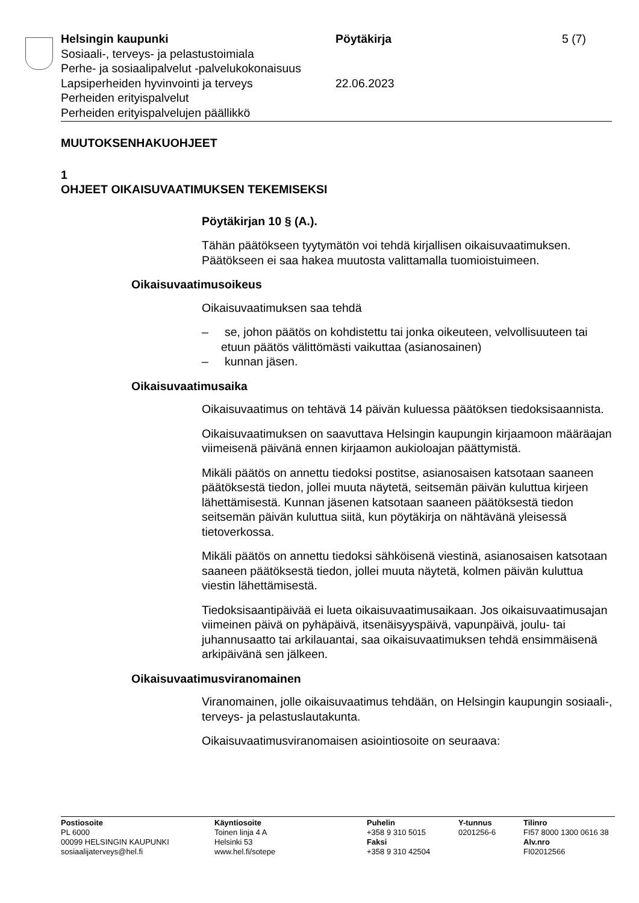Helsingin kaupunki
Sosiaali-, terveys- ja pelastustoimiala
Perhe- ja sosiaalipalvelut -palvelukokonaisuus
Lapsiperheiden hyvinvointi ja terveys
Perheiden erityispalvelut
Perheiden erityispalvelujen päällikkö
Pöytäkirja
22.06.2023
5 (7)
MUUTOKSENHAKUOHJEET
1
OHJEET OIKAISUVAATIMUKSEN TEKEMISEKSI
Pöytäkirjan 10 § (A.).
Tähän päätökseen tyytymätön voi tehdä kirjallisen oikaisuvaatimuksen. Päätökseen ei saa hakea muutosta valittamalla tuomioistuimeen.
Oikaisuvaatimusoikeus
Oikaisuvaatimuksen saa tehdä
– se, johon päätös on kohdistettu tai jonka oikeuteen, velvollisuuteen tai etuun päätös välittömästi vaikuttaa (asianosainen)
– kunnan jäsen.
Oikaisuvaatimusaika
Oikaisuvaatimus on tehtävä 14 päivän kuluessa päätöksen tiedoksisaannista.
Oikaisuvaatimuksen on saavuttava Helsingin kaupungin kirjaamoon määräajan viimeisenä päivänä ennen kirjaamon aukioloajan päättymistä.
Mikäli päätös on annettu tiedoksi postitse, asianosaisen katsotaan saaneen päätöksestä tiedon, jollei muuta näytetä, seitsemän päivän kuluttua kirjeen lähettämisestä. Kunnan jäsenen katsotaan saaneen päätöksestä tiedon seitsemän päivän kuluttua siitä, kun pöytäkirja on nähtävänä yleisessä tietoverkossa.
Mikäli päätös on annettu tiedoksi sähköisenä viestinä, asianosaisen katsotaan saaneen päätöksestä tiedon, jollei muuta näytetä, kolmen päivän kuluttua viestin lähettämisestä.
Tiedoksisaantipäivää ei lueta oikaisuvaatimusaikaan. Jos oikaisuvaatimusajan viimeinen päivä on pyhäpäivä, itsenäisyyspäivä, vapunpäivä, joulu- tai juhannusaatto tai arkilauantai, saa oikaisuvaatimuksen tehdä ensimmäisenä arkipäivänä sen jälkeen.
Oikaisuvaatimusviranomainen
Viranomainen, jolle oikaisuvaatimus tehdään, on Helsingin kaupungin sosiaali-, terveys- ja pelastuslautakunta.
Oikaisuvaatimusviranomaisen asiointiosoite on seuraava:
Postiosoite
PL 6000
00099 HELSINGIN KAUPUNKI
sosiaalijaterveys@hel.fi
Käyntiosoite
Toinen linja 4 A
Helsinki 53
www.hel.fi/sotepe
Puhelin
+358 9 310 5015
Faksi
+358 9 310 42504
Y-tunnus
0201256-6
Tilinro
FI57 8000 1300 0616 38
Alv.nro
FI02012566